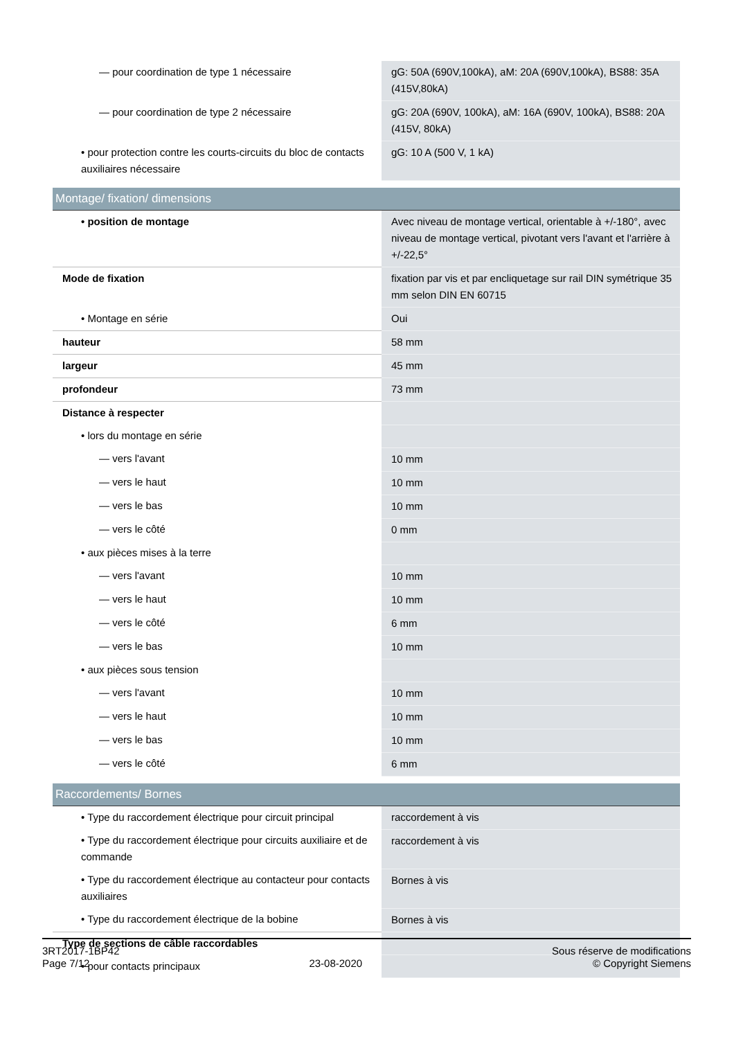| — pour coordination de type 1 nécessaire | gG: 50A (690V,100kA), aM: 20A (690V,100kA), BS88: 35A (415V,80kA) |
| — pour coordination de type 2 nécessaire | gG: 20A (690V, 100kA), aM: 16A (690V, 100kA), BS88: 20A (415V, 80kA) |
| • pour protection contre les courts-circuits du bloc de contacts auxiliaires nécessaire | gG: 10 A (500 V, 1 kA) |
| Montage/ fixation/ dimensions | |
| • position de montage | Avec niveau de montage vertical, orientable à +/-180°, avec niveau de montage vertical, pivotant vers l'avant et l'arrière à +/-22,5° |
| Mode de fixation | fixation par vis et par encliquetage sur rail DIN symétrique 35 mm selon DIN EN 60715 |
| • Montage en série | Oui |
| hauteur | 58 mm |
| largeur | 45 mm |
| profondeur | 73 mm |
| Distance à respecter | |
| • lors du montage en série | |
| — vers l'avant | 10 mm |
| — vers le haut | 10 mm |
| — vers le bas | 10 mm |
| — vers le côté | 0 mm |
| • aux pièces mises à la terre | |
| — vers l'avant | 10 mm |
| — vers le haut | 10 mm |
| — vers le côté | 6 mm |
| — vers le bas | 10 mm |
| • aux pièces sous tension | |
| — vers l'avant | 10 mm |
| — vers le haut | 10 mm |
| — vers le bas | 10 mm |
| — vers le côté | 6 mm |
| Raccordements/ Bornes | |
| • Type du raccordement électrique pour circuit principal | raccordement à vis |
| • Type du raccordement électrique pour circuits auxiliaire et de commande | raccordement à vis |
| • Type du raccordement électrique au contacteur pour contacts auxiliaires | Bornes à vis |
| • Type du raccordement électrique de la bobine | Bornes à vis |
| Type de sections de câble raccordables | |
| • pour contacts principaux | |
3RT2017-1BP42
Page 7/12
23-08-2020
Sous réserve de modifications
© Copyright Siemens